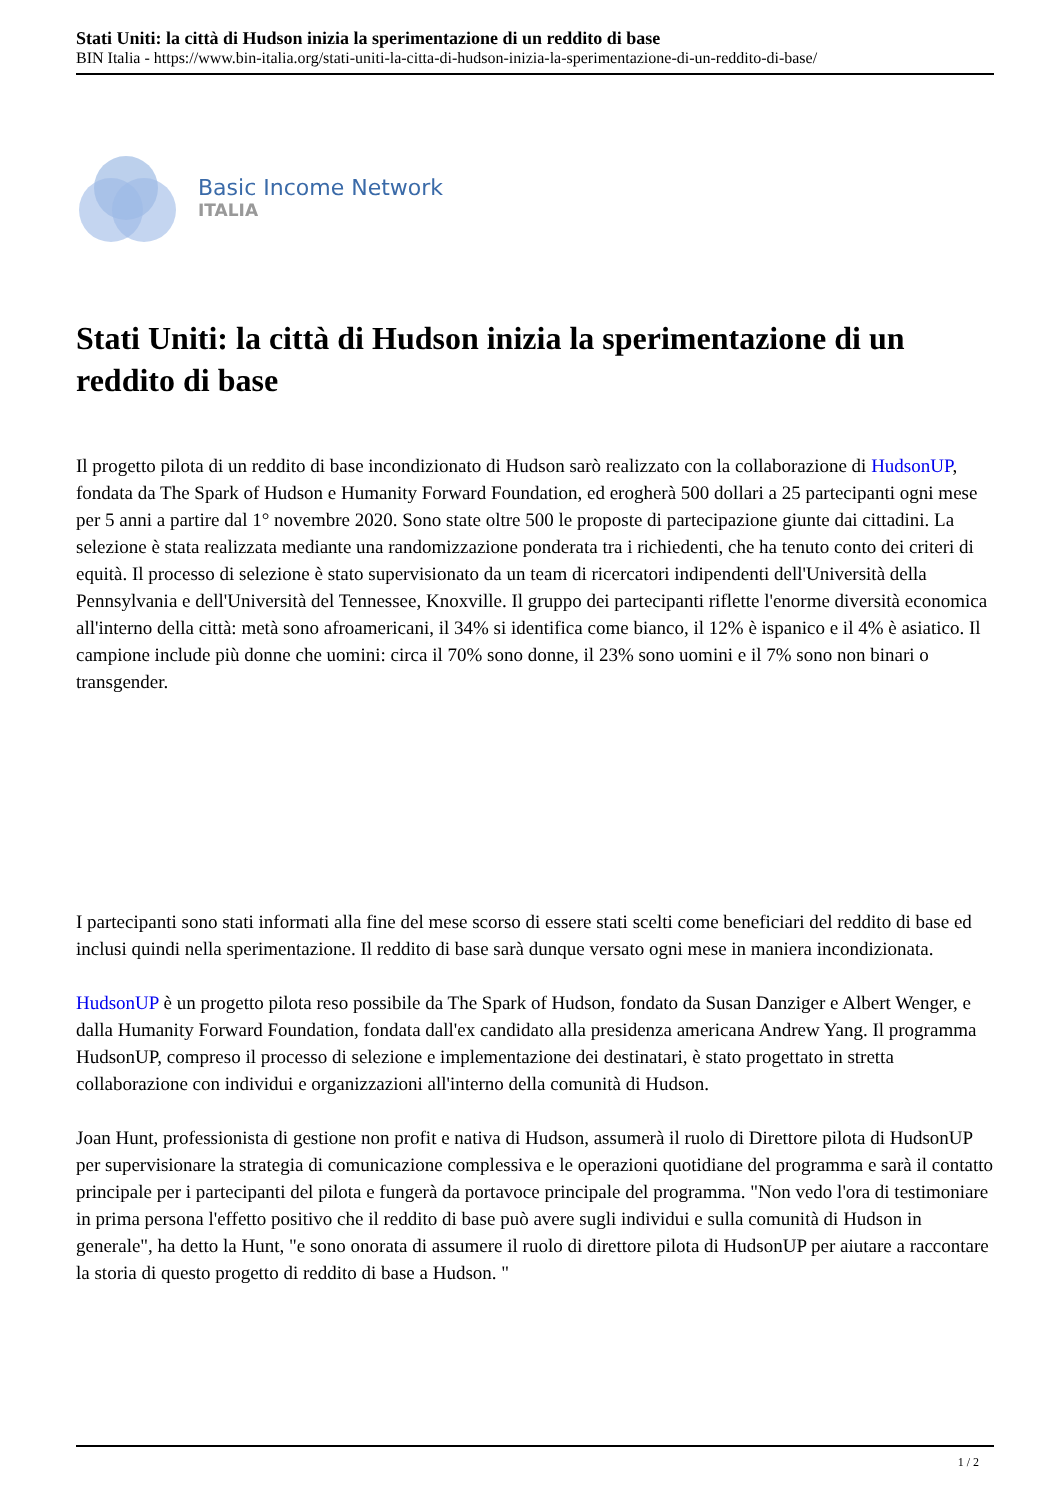Stati Uniti: la città di Hudson inizia la sperimentazione di un reddito di base
BIN Italia - https://www.bin-italia.org/stati-uniti-la-citta-di-hudson-inizia-la-sperimentazione-di-un-reddito-di-base/
Basic Income Network
ITALIA
Stati Uniti: la città di Hudson inizia la sperimentazione di un reddito di base
Il progetto pilota di un reddito di base incondizionato di Hudson sarò realizzato con la collaborazione di HudsonUP, fondata da The Spark of Hudson e Humanity Forward Foundation, ed erogherà 500 dollari a 25 partecipanti ogni mese per 5 anni a partire dal 1° novembre 2020. Sono state oltre 500 le proposte di partecipazione giunte dai cittadini. La selezione è stata realizzata mediante una randomizzazione ponderata tra i richiedenti, che ha tenuto conto dei criteri di equità. Il processo di selezione è stato supervisionato da un team di ricercatori indipendenti dell'Università della Pennsylvania e dell'Università del Tennessee, Knoxville. Il gruppo dei partecipanti riflette l'enorme diversità economica all'interno della città: metà sono afroamericani, il 34% si identifica come bianco, il 12% è ispanico e il 4% è asiatico. Il campione include più donne che uomini: circa il 70% sono donne, il 23% sono uomini e il 7% sono non binari o transgender.
I partecipanti sono stati informati alla fine del mese scorso di essere stati scelti come beneficiari del reddito di base ed inclusi quindi nella sperimentazione. Il reddito di base sarà dunque versato ogni mese in maniera incondizionata.
HudsonUP è un progetto pilota reso possibile da The Spark of Hudson, fondato da Susan Danziger e Albert Wenger, e dalla Humanity Forward Foundation, fondata dall'ex candidato alla presidenza americana Andrew Yang. Il programma HudsonUP, compreso il processo di selezione e implementazione dei destinatari, è stato progettato in stretta collaborazione con individui e organizzazioni all'interno della comunità di Hudson.
Joan Hunt, professionista di gestione non profit e nativa di Hudson, assumerà il ruolo di Direttore pilota di HudsonUP per supervisionare la strategia di comunicazione complessiva e le operazioni quotidiane del programma e sarà il contatto principale per i partecipanti del pilota e fungerà da portavoce principale del programma. "Non vedo l'ora di testimoniare in prima persona l'effetto positivo che il reddito di base può avere sugli individui e sulla comunità di Hudson in generale", ha detto la Hunt, "e sono onorata di assumere il ruolo di direttore pilota di HudsonUP per aiutare a raccontare la storia di questo progetto di reddito di base a Hudson. "
1 / 2